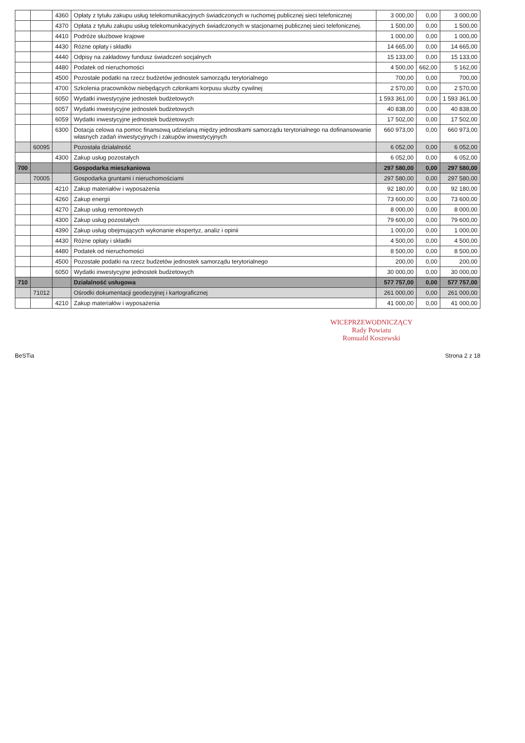| | | 4360 | Opłaty z tytułu zakupu usług telekomunikacyjnych świadczonych w ruchomej publicznej sieci telefonicznej | 3 000,00 | 0,00 | 3 000,00 |
| | | 4370 | Opłata z tytułu zakupu usług telekomunikacyjnych świadczonych w stacjonarnej publicznej sieci telefonicznej. | 1 500,00 | 0,00 | 1 500,00 |
| | | 4410 | Podróże służbowe krajowe | 1 000,00 | 0,00 | 1 000,00 |
| | | 4430 | Różne opłaty i składki | 14 665,00 | 0,00 | 14 665,00 |
| | | 4440 | Odpisy na zakładowy fundusz świadczeń socjalnych | 15 133,00 | 0,00 | 15 133,00 |
| | | 4480 | Podatek od nieruchomości | 4 500,00 | 662,00 | 5 162,00 |
| | | 4500 | Pozostałe podatki na rzecz budżetów jednostek samorządu terytorialnego | 700,00 | 0,00 | 700,00 |
| | | 4700 | Szkolenia pracowników niebędących członkami korpusu służby cywilnej | 2 570,00 | 0,00 | 2 570,00 |
| | | 6050 | Wydatki inwestycyjne jednostek budżetowych | 1 593 361,00 | 0,00 | 1 593 361,00 |
| | | 6057 | Wydatki inwestycyjne jednostek budżetowych | 40 838,00 | 0,00 | 40 838,00 |
| | | 6059 | Wydatki inwestycyjne jednostek budżetowych | 17 502,00 | 0,00 | 17 502,00 |
| | | 6300 | Dotacja celowa na pomoc finansową udzielaną między jednostkami samorządu terytorialnego na dofinansowanie własnych zadań inwestycyjnych i zakupów inwestycyjnych | 660 973,00 | 0,00 | 660 973,00 |
| | 60095 | | Pozostała działalność | 6 052,00 | 0,00 | 6 052,00 |
| | | 4300 | Zakup usług pozostałych | 6 052,00 | 0,00 | 6 052,00 |
| 700 | | | Gospodarka mieszkaniowa | 297 580,00 | 0,00 | 297 580,00 |
| | 70005 | | Gospodarka gruntami i nieruchomościami | 297 580,00 | 0,00 | 297 580,00 |
| | | 4210 | Zakup materiałów i wyposażenia | 92 180,00 | 0,00 | 92 180,00 |
| | | 4260 | Zakup energii | 73 600,00 | 0,00 | 73 600,00 |
| | | 4270 | Zakup usług remontowych | 8 000,00 | 0,00 | 8 000,00 |
| | | 4300 | Zakup usług pozostałych | 79 600,00 | 0,00 | 79 600,00 |
| | | 4390 | Zakup usług obejmujących wykonanie ekspertyz, analiz i opinii | 1 000,00 | 0,00 | 1 000,00 |
| | | 4430 | Różne opłaty i składki | 4 500,00 | 0,00 | 4 500,00 |
| | | 4480 | Podatek od nieruchomości | 8 500,00 | 0,00 | 8 500,00 |
| | | 4500 | Pozostałe podatki na rzecz budżetów jednostek samorządu terytorialnego | 200,00 | 0,00 | 200,00 |
| | | 6050 | Wydatki inwestycyjne jednostek budżetowych | 30 000,00 | 0,00 | 30 000,00 |
| 710 | | | Działalność usługowa | 577 757,00 | 0,00 | 577 757,00 |
| | 71012 | | Ośrodki dokumentacji geodezyjnej i kartograficznej | 261 000,00 | 0,00 | 261 000,00 |
| | | 4210 | Zakup materiałów i wyposażenia | 41 000,00 | 0,00 | 41 000,00 |
WICEPRZEWODNICZĄCY
Rady Powiatu
Romuald Koszewski
BeSTia Strona 2 z 18